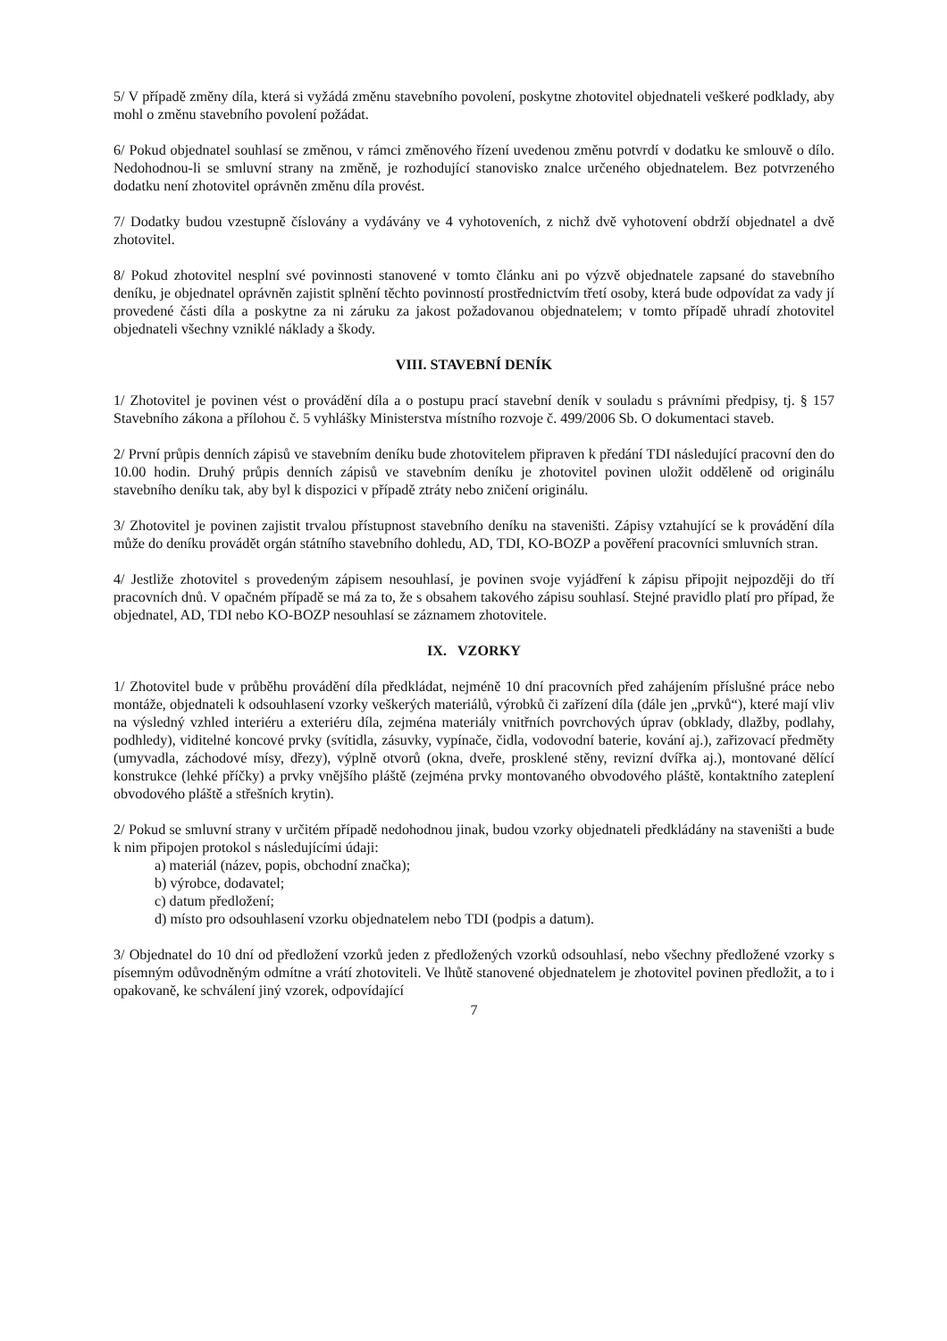5/ V případě změny díla, která si vyžádá změnu stavebního povolení, poskytne zhotovitel objednateli veškeré podklady, aby mohl o změnu stavebního povolení požádat.
6/ Pokud objednatel souhlasí se změnou, v rámci změnového řízení uvedenou změnu potvrdí v dodatku ke smlouvě o dílo. Nedohodnou-li se smluvní strany na změně, je rozhodující stanovisko znalce určeného objednatelem. Bez potvrzeného dodatku není zhotovitel oprávněn změnu díla provést.
7/ Dodatky budou vzestupně číslovány a vydávány ve 4 vyhotoveních, z nichž dvě vyhotovení obdrží objednatel a dvě zhotovitel.
8/ Pokud zhotovitel nesplní své povinnosti stanovené v tomto článku ani po výzvě objednatele zapsané do stavebního deníku, je objednatel oprávněn zajistit splnění těchto povinností prostřednictvím třetí osoby, která bude odpovídat za vady jí provedené části díla a poskytne za ni záruku za jakost požadovanou objednatelem; v tomto případě uhradí zhotovitel objednateli všechny vzniklé náklady a škody.
VIII. STAVEBNÍ DENÍK
1/ Zhotovitel je povinen vést o provádění díla a o postupu prací stavební deník v souladu s právními předpisy, tj. § 157 Stavebního zákona a přílohou č. 5 vyhlášky Ministerstva místního rozvoje č. 499/2006 Sb. O dokumentaci staveb.
2/ První průpis denních zápisů ve stavebním deníku bude zhotovitelem připraven k předání TDI následující pracovní den do 10.00 hodin. Druhý průpis denních zápisů ve stavebním deníku je zhotovitel povinen uložit odděleně od originálu stavebního deníku tak, aby byl k dispozici v případě ztráty nebo zničení originálu.
3/ Zhotovitel je povinen zajistit trvalou přístupnost stavebního deníku na staveništi. Zápisy vztahující se k provádění díla může do deníku provádět orgán státního stavebního dohledu, AD, TDI, KO-BOZP a pověření pracovníci smluvních stran.
4/ Jestliže zhotovitel s provedeným zápisem nesouhlasí, je povinen svoje vyjádření k zápisu připojit nejpozději do tří pracovních dnů. V opačném případě se má za to, že s obsahem takového zápisu souhlasí. Stejné pravidlo platí pro případ, že objednatel, AD, TDI nebo KO-BOZP nesouhlasí se záznamem zhotovitele.
IX. VZORKY
1/ Zhotovitel bude v průběhu provádění díla předkládat, nejméně 10 dní pracovních před zahájením příslušné práce nebo montáže, objednateli k odsouhlasení vzorky veškerých materiálů, výrobků či zařízení díla (dále jen „prvků“), které mají vliv na výsledný vzhled interiéru a exteriéru díla, zejména materiály vnitřních povrchových úprav (obklady, dlažby, podlahy, podhledy), viditelné koncové prvky (svítidla, zásuvky, vypínače, čidla, vodovodní baterie, kování aj.), zařizovací předměty (umyvadla, záchodové mísy, dřezy), výplně otvorů (okna, dveře, prosklené stěny, revizní dvířka aj.), montované dělící konstrukce (lehké příčky) a prvky vnějšího pláště (zejména prvky montovaného obvodového pláště, kontaktního zateplení obvodového pláště a střešních krytin).
2/ Pokud se smluvní strany v určitém případě nedohodnou jinak, budou vzorky objednateli předkládány na staveništi a bude k nim připojen protokol s následujícími údaji:
a) materiál (název, popis, obchodní značka);
b) výrobce, dodavatel;
c) datum předložení;
d) místo pro odsouhlasení vzorku objednatelem nebo TDI (podpis a datum).
3/ Objednatel do 10 dní od předložení vzorků jeden z předložených vzorků odsouhlasí, nebo všechny předložené vzorky s písemným odůvodněným odmítne a vrátí zhotoviteli. Ve lhůtě stanovené objednatelem je zhotovitel povinen předložit, a to i opakovaně, ke schválení jiný vzorek, odpovídající
7